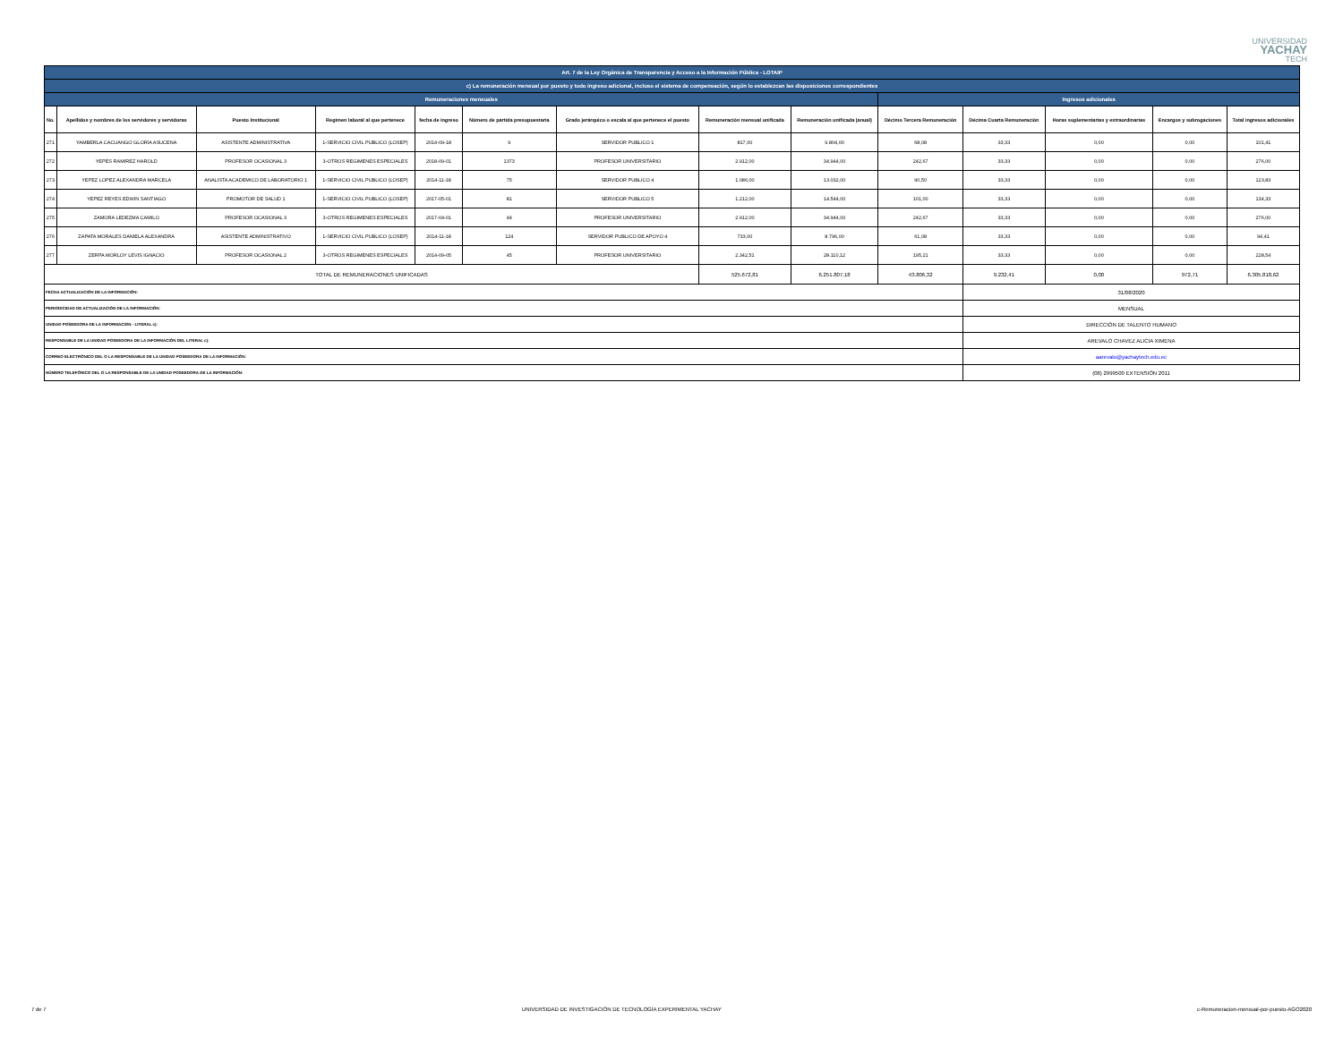UNIVERSIDAD
YACHAY
TECH
| Art. 7 de la Ley Orgánica de Transparencia y Acceso a la Información Pública - LOTAIP | | | | | | | | | | | | | |
| --- | --- | --- | --- | --- | --- | --- | --- | --- | --- | --- | --- | --- | --- |
| c) La remuneración mensual por puesto y todo ingreso adicional, incluso el sistema de compensación, según lo establezcan las disposiciones correspondientes | | | | | | | | | | | | | |
| Remuneraciones mensuales | | | | | | | | | Ingresos adicionales | | | | |
| No. | Apellidos y nombres de los servidores y servidoras | Puesto Institucional | Regimen laboral al que pertenece | fecha de ingreso | Número de partida presupuestaria | Grado jerárquico o escala al que pertenece el puesto | Remuneración mensual unificada | Remuneración unificada (anual) | Décimo Tercera Remuneración | Décima Cuarta Remuneración | Horas suplementarias y extraordinarias | Encargos y subrogaciones | Total ingresos adicionales |
| 271 | YAMBERLA CACUANGO GLORIA ASUCENA | ASISTENTE ADMINISTRATIVA | 1-SERVICIO CIVIL PUBLICO (LOSEP) | 2014-09-18 | 9 | SERVIDOR PUBLICO 1 | 817,00 | 9.804,00 | 68,08 | 33,33 | 0,00 | 0,00 | 101,41 |
| 272 | YEPES RAMIREZ HAROLD | PROFESOR OCASIONAL 3 | 3-OTROS REGIMENES ESPECIALES | 2018-09-01 | 1373 | PROFESOR UNIVERSITARIO | 2.912,00 | 34.944,00 | 242,67 | 33,33 | 0,00 | 0,00 | 276,00 |
| 273 | YEPEZ LOPEZ ALEXANDRA MARCELA | ANALISTA ACADEMICO DE LABORATORIO 1 | 1-SERVICIO CIVIL PUBLICO (LOSEP) | 2014-11-18 | 75 | SERVIDOR PUBLICO 4 | 1.086,00 | 13.032,00 | 90,50 | 33,33 | 0,00 | 0,00 | 123,83 |
| 274 | YEPEZ REYES EDWIN SANTIAGO | PROMOTOR DE SALUD 1 | 1-SERVICIO CIVIL PUBLICO (LOSEP) | 2017-05-01 | 81 | SERVIDOR PUBLICO 5 | 1.212,00 | 14.544,00 | 101,00 | 33,33 | 0,00 | 0,00 | 134,33 |
| 275 | ZAMORA LEDEZMA CAMILO | PROFESOR OCASIONAL 3 | 3-OTROS REGIMENES ESPECIALES | 2017-04-01 | 44 | PROFESOR UNIVERSITARIO | 2.912,00 | 34.944,00 | 242,67 | 33,33 | 0,00 | 0,00 | 276,00 |
| 276 | ZAPATA MORALES DANIELA ALEXANDRA | ASISTENTE ADMINISTRATIVO | 1-SERVICIO CIVIL PUBLICO (LOSEP) | 2014-11-18 | 124 | SERVIDOR PUBLICO DE APOYO 4 | 733,00 | 8.796,00 | 61,08 | 33,33 | 0,00 | 0,00 | 94,41 |
| 277 | ZERPA MORLOY LEVIS IGNACIO | PROFESOR OCASIONAL 2 | 3-OTROS REGIMENES ESPECIALES | 2014-09-05 | 45 | PROFESOR UNIVERSITARIO | 2.342,51 | 28.110,12 | 195,21 | 33,33 | 0,00 | 0,00 | 228,54 |
| TOTAL DE REMUNERACIONES UNIFICADAS | | | | | | | 525.672,81 | 6.251.807,18 | 43.806,32 | 9.232,41 | 0,00 | 972,71 | 6.305.818,62 |
| FECHA ACTUALIZACIÓN DE LA INFORMACIÓN: | | | | | | | | | | 31/08/2020 | | | |
| PERIODICIDAD DE ACTUALIZACIÓN DE LA INFORMACIÓN: | | | | | | | | | | MENSUAL | | | |
| UNIDAD POSEEDORA DE LA INFORMACION - LITERAL c): | | | | | | | | | | DIRECCIÓN DE TALENTO HUMANO | | | |
| RESPONSABLE DE LA UNIDAD POSEEDORA DE LA INFORMACIÓN DEL LITERAL c): | | | | | | | | | | AREVALO CHAVEZ ALICIA XIMENA | | | |
| CORREO ELECTRÓNICO DEL O LA RESPONSABLE DE LA UNIDAD POSEEDORA DE LA INFORMACIÓN: | | | | | | | | | | aarevalo@yachaytech.edu.ec | | | |
| NÚMERO TELEFÓNICO DEL O LA RESPONSABLE DE LA UNIDAD POSEEDORA DE LA INFORMACIÓN: | | | | | | | | | | (06) 2999500 EXTENSIÓN 2011 | | | |
7 de 7 UNIVERSIDAD DE INVESTIGACIÓN DE TECNOLOGÍA EXPERIMENTAL YACHAY c-Remuneracion-mensual-por-puesto-AGO2020